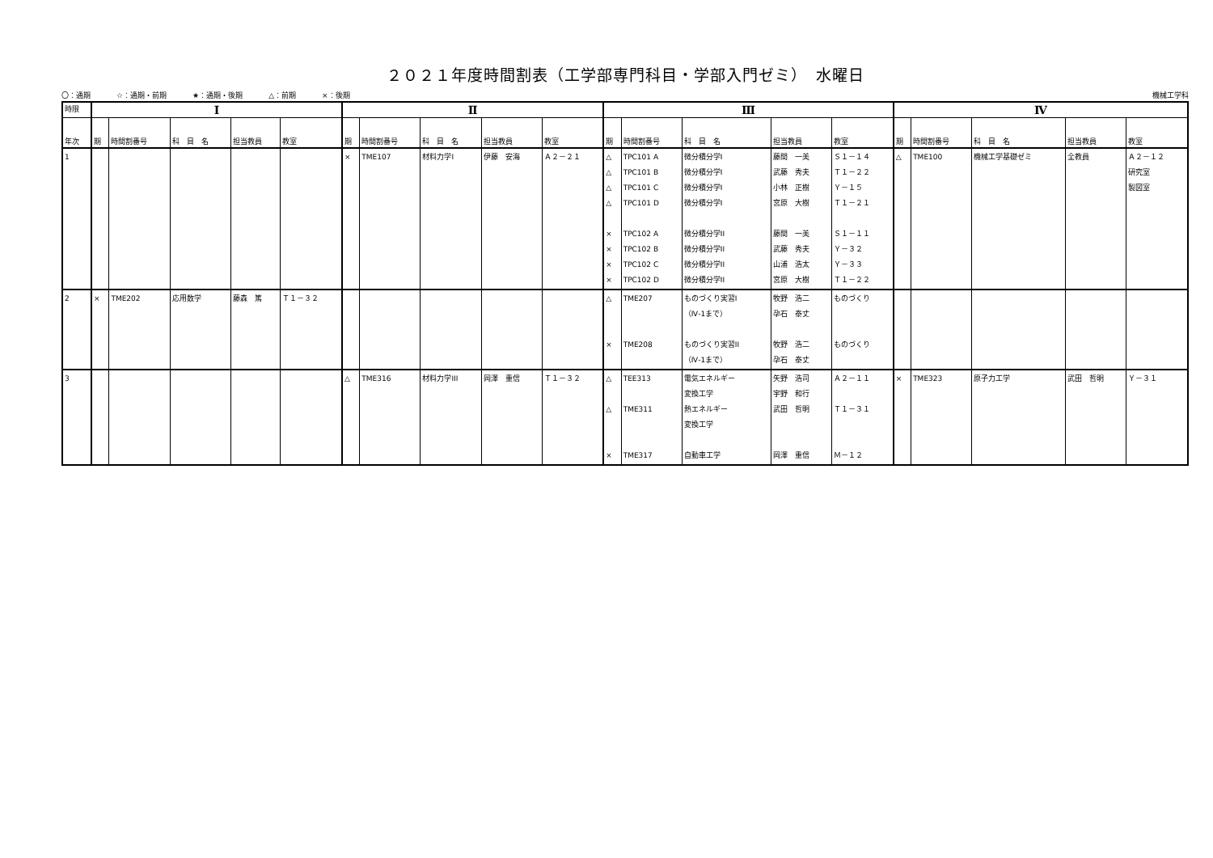２０２１年度時間割表（工学部専門科目・学部入門ゼミ）　水曜日
〇：通期 ☆：通期・前期 ★：通期・後期 △：前期 ×：後期
機械工学科
| 時限 | Ⅰ | | | | | Ⅱ | | | | | Ⅲ | | | | | Ⅳ | | | | |
| --- | --- | --- | --- | --- | --- | --- | --- | --- | --- | --- | --- | --- | --- | --- | --- | --- | --- | --- | --- | --- |
| 年次 | 期 | 時間割番号 | 科 目 名 | 担当教員 | 教室 | 期 | 時間割番号 | 科 目 名 | 担当教員 | 教室 | 期 | 時間割番号 | 科 目 名 | 担当教員 | 教室 | 期 | 時間割番号 | 科 目 名 | 担当教員 | 教室 |
| 1 | | | | | | × | TME107 | 材料力学I | 伊藤 安海 | Ａ２－２１ | △ △ △ △ × × × × | TPC101 A TPC101 B TPC101 C TPC101 D TPC102 A TPC102 B TPC102 C TPC102 D | 微分積分学I 微分積分学I 微分積分学I 微分積分学I 微分積分学II 微分積分学II 微分積分学II 微分積分学II | 藤間 一美 武藤 秀夫 小林 正樹 宮原 大樹 藤間 一美 武藤 秀夫 山浦 浩太 宮原 大樹 | Ｓ１－１４ Ｔ１－２２ Ｙ－１５ Ｔ１－２１ Ｓ１－１１ Ｙ－３２ Ｙ－３３ Ｔ１－２２ | △ | TME100 | 機械工学基礎ゼミ | 全教員 | Ａ２－１２ 研究室 製図室 |
| 2 | × | TME202 | 応用数学 | 藤森 篤 | Ｔ１－３２ | | | | | | △ × | TME207 TME208 | ものづくり実習I （Ⅳ-1まで） ものづくり実習II （Ⅳ-1まで） | 牧野 浩二 孕石 泰丈 牧野 浩二 孕石 泰丈 | ものづくり ものづくり | | | | | |
| 3 | | | | | | △ | TME316 | 材料力学III | 岡澤 重信 | Ｔ１－３２ | △ △ × | TEE313 TME311 TME317 | 電気エネルギー 変換工学 熱エネルギー 変換工学 自動車工学 | 矢野 浩司 宇野 和行 武田 哲明 岡澤 重信 | Ａ２－１１ Ｔ１－３１ Ｍ－１２ | × | TME323 | 原子力工学 | 武田 哲明 | Ｙ－３１ |